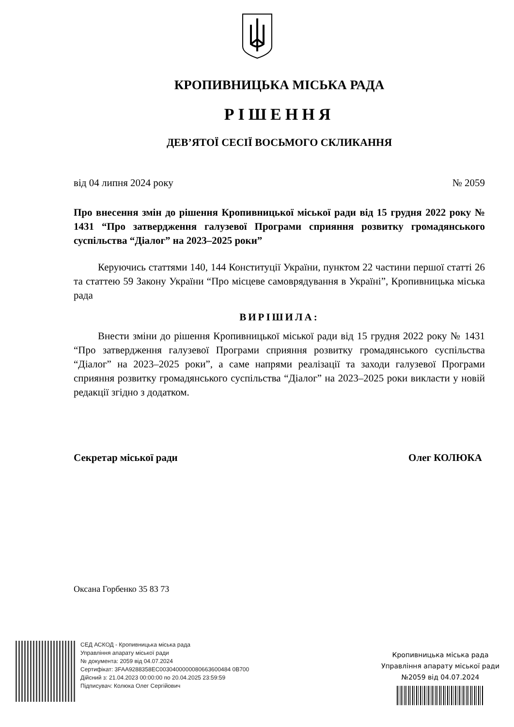КРОПИВНИЦЬКА МІСЬКА РАДА
РІШЕННЯ
ДЕВ’ЯТОЇ СЕСІЇ ВОСЬМОГО СКЛИКАННЯ
від 04 липня 2024 року № 2059
Про внесення змін до рішення Кропивницької міської ради від 15 грудня 2022 року № 1431 “Про затвердження галузевої Програми сприяння розвитку громадянського суспільства “Діалог” на 2023–2025 роки”
Керуючись статтями 140, 144 Конституції України, пунктом 22 частини першої статті 26 та статтею 59 Закону України “Про місцеве самоврядування в Україні”, Кропивницька міська рада
ВИРІШИЛА:
Внести зміни до рішення Кропивницької міської ради від 15 грудня 2022 року № 1431 “Про затвердження галузевої Програми сприяння розвитку громадянського суспільства “Діалог” на 2023–2025 роки”, а саме напрями реалізації та заходи галузевої Програми сприяння розвитку громадянського суспільства “Діалог” на 2023–2025 роки викласти у новій редакції згідно з додатком.
Секретар міської ради Олег КОЛЮКА
Оксана Горбенко 35 83 73
СЕД АСКОД - Кропивницька міська рада
Управління апарату міської ради
№ документа: 2059 від 04.07.2024
Сертифікат: 3FAA9288358EC0030400000080663600484 0B700
Дійсний з: 21.04.2023 00:00:00 по 20.04.2025 23:59:59
Підписувач: Колюка Олег Сергійович
Кропивницька міська рада
Управління апарату міської ради
№2059 від 04.07.2024